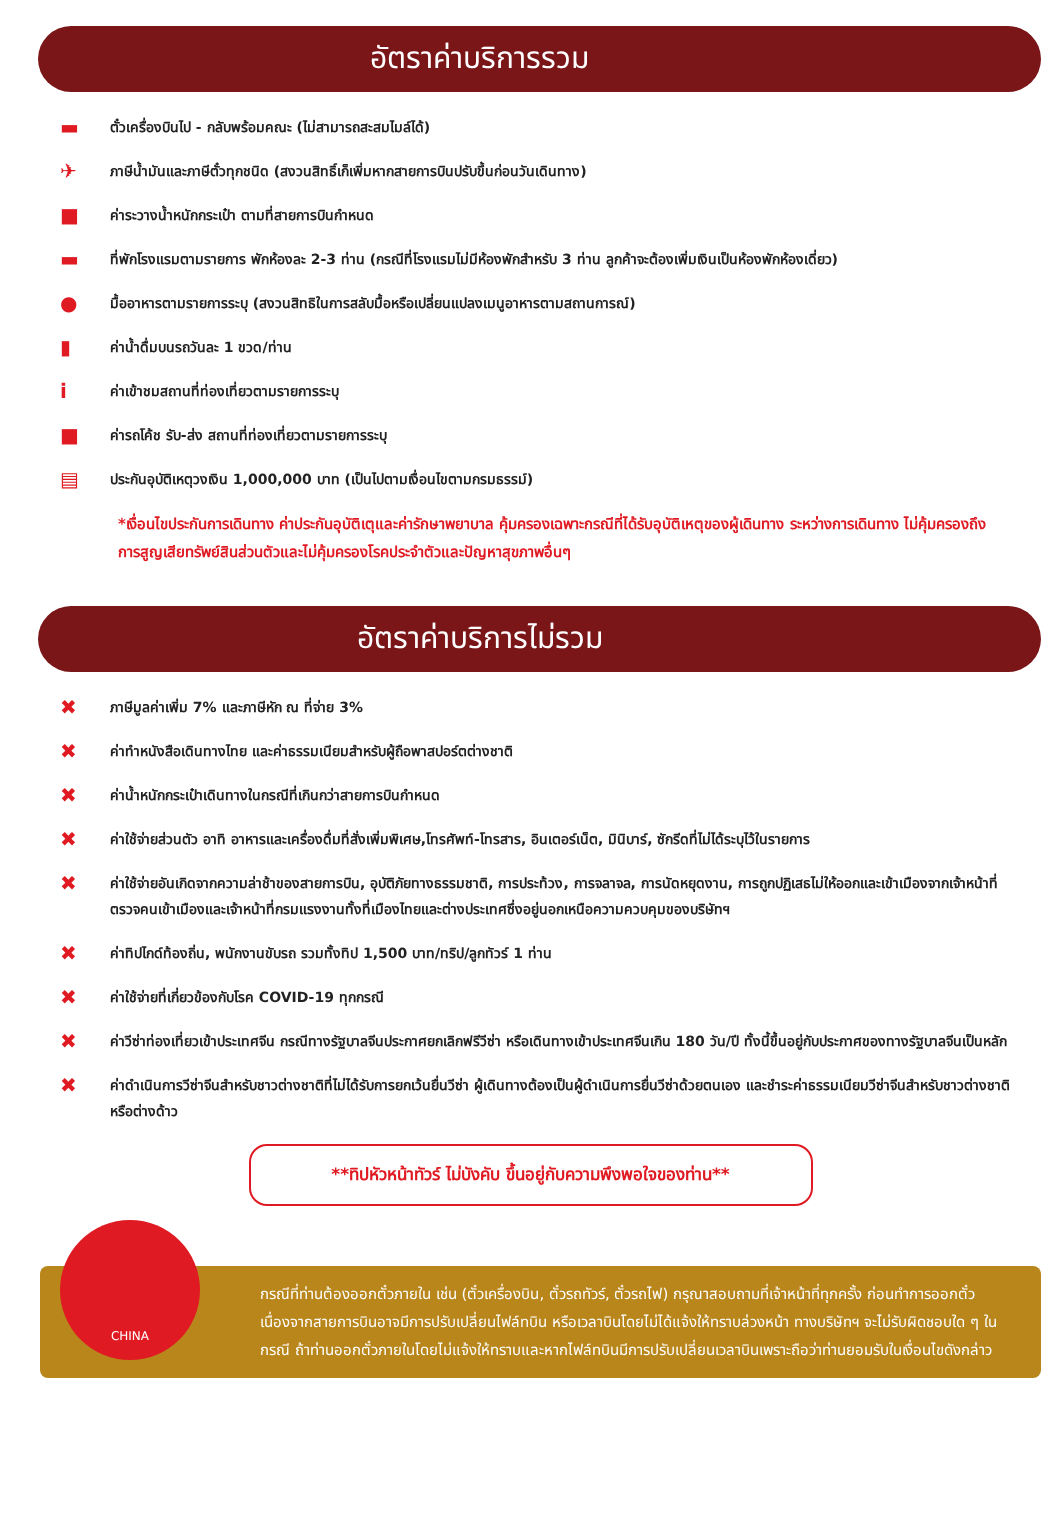อัตราค่าบริการรวม
▬ ตั๋วเครื่องบินไป - กลับพร้อมคณะ (ไม่สามารถสะสมไมล์ได้)
✈ ภาษีน้ำมันและภาษีตั๋วทุกชนิด (สงวนสิทธิ์เก็เพิ่มหากสายการบินปรับขึ้นก่อนวันเดินทาง)
■ ค่าระวางน้ำหนักกระเป๋า ตามที่สายการบินกำหนด
▬ ที่พักโรงแรมตามรายการ พักห้องละ 2-3 ท่าน (กรณีที่โรงแรมไม่มีห้องพักสำหรับ 3 ท่าน ลูกค้าจะต้องเพิ่มเงินเป็นห้องพักห้องเดี่ยว)
● มื้ออาหารตามรายการระบุ (สงวนสิทธิในการสลับมื้อหรือเปลี่ยนแปลงเมนูอาหารตามสถานการณ์)
▮ ค่าน้ำดื่มบนรถวันละ 1 ขวด/ท่าน
iค่าเข้าชมสถานที่ท่องเที่ยวตามรายการระบุ
■ ค่ารถโค้ช รับ-ส่ง สถานที่ท่องเที่ยวตามรายการระบุ
▤ ประกันอุบัติเหตุวงเงิน 1,000,000 บาท (เป็นไปตามเงื่อนไขตามกรมธรรม์)
*เงื่อนไขประกันการเดินทาง ค่าประกันอุบัติเตุและค่ารักษาพยาบาล คุ้มครองเฉพาะกรณีที่ได้รับอุบัติเหตุของผู้เดินทาง ระหว่างการเดินทาง ไม่คุ้มครองถึงการสูญเสียทรัพย์สินส่วนตัวและไม่คุ้มครองโรคประจำตัวและปัญหาสุขภาพอื่นๆ
อัตราค่าบริการไม่รวม
✖ ภาษีมูลค่าเพิ่ม 7% และภาษีหัก ณ ที่จ่าย 3%
✖ ค่าทำหนังสือเดินทางไทย และค่าธรรมเนียมสำหรับผู้ถือพาสปอร์ตต่างชาติ
✖ ค่าน้ำหนักกระเป๋าเดินทางในกรณีที่เกินกว่าสายการบินกำหนด
✖ ค่าใช้จ่ายส่วนตัว อาทิ อาหารและเครื่องดื่มที่สั่งเพิ่มพิเศษ,โทรศัพท์-โทรสาร, อินเตอร์เน็ต, มินิบาร์, ซักรีดที่ไม่ได้ระบุไว้ในรายการ
✖ ค่าใช้จ่ายอันเกิดจากความล่าช้าของสายการบิน, อุบัติภัยทางธรรมชาติ, การประท้วง, การจลาจล, การนัดหยุดงาน, การถูกปฏิเสธไม่ให้ออกและเข้าเมืองจากเจ้าหน้าที่ตรวจคนเข้าเมืองและเจ้าหน้าที่กรมแรงงานทั้งที่เมืองไทยและต่างประเทศซึ่งอยู่นอกเหนือความควบคุมของบริษัทฯ
✖ ค่าทิปไกด์ท้องถิ่น, พนักงานขับรถ รวมทั้งทิป 1,500 บาท/ทริป/ลูกทัวร์ 1 ท่าน
✖ ค่าใช้จ่ายที่เกี่ยวข้องกับโรค COVID-19 ทุกกรณี
✖ ค่าวีซ่าท่องเที่ยวเข้าประเทศจีน กรณีทางรัฐบาลจีนประกาศยกเลิกฟรีวีซ่า หรือเดินทางเข้าประเทศจีนเกิน 180 วัน/ปี ทั้งนี้ขึ้นอยู่กับประกาศของทางรัฐบาลจีนเป็นหลัก
✖ ค่าดำเนินการวีซ่าจีนสำหรับชาวต่างชาติที่ไม่ได้รับการยกเว้นยื่นวีซ่า ผู้เดินทางต้องเป็นผู้ดำเนินการยื่นวีซ่าด้วยตนเอง และชำระค่าธรรมเนียมวีซ่าจีนสำหรับชาวต่างชาติหรือต่างด้าว
**ทิปหัวหน้าทัวร์ ไม่บังคับ ขึ้นอยู่กับความพึงพอใจของท่าน**
CHINA
กรณีที่ท่านต้องออกตั๋วภายใน เช่น (ตั๋วเครื่องบิน, ตั๋วรถทัวร์, ตั๋วรถไฟ) กรุณาสอบถามที่เจ้าหน้าที่ทุกครั้ง ก่อนทำการออกตั๋ว เนื่องจากสายการบินอาจมีการปรับเปลี่ยนไฟล์ทบิน หรือเวลาบินโดยไม่ได้แจ้งให้ทราบล่วงหน้า ทางบริษัทฯ จะไม่รับผิดชอบใด ๆ ในกรณี ถ้าท่านออกตั๋วภายในโดยไม่แจ้งให้ทราบและหากไฟล์ทบินมีการปรับเปลี่ยนเวลาบินเพราะถือว่าท่านยอมรับในเงื่อนไขดังกล่าว